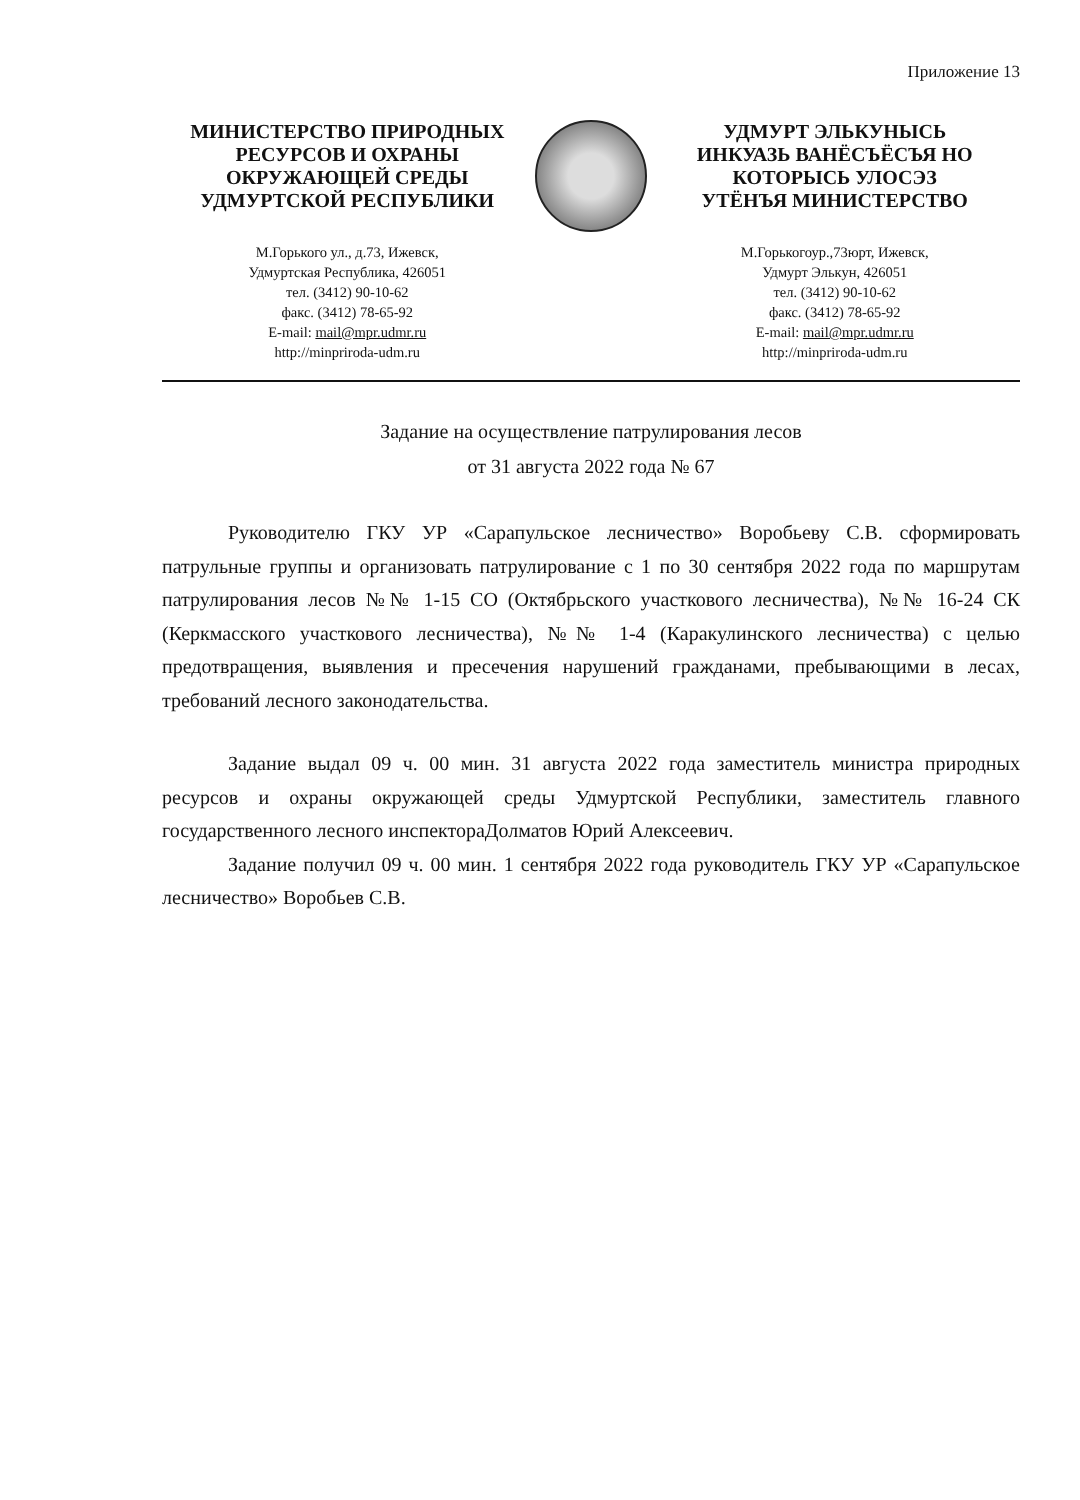Приложение 13
МИНИСТЕРСТВО ПРИРОДНЫХ
РЕСУРСОВ И ОХРАНЫ
ОКРУЖАЮЩЕЙ СРЕДЫ
УДМУРТСКОЙ РЕСПУБЛИКИ
М.Горького ул., д.73, Ижевск,
Удмуртская Республика, 426051
тел. (3412) 90-10-62
факс. (3412) 78-65-92
E-mail: mail@mpr.udmr.ru
http://minpriroda-udm.ru
УДМУРТ ЭЛЬКУНЫСЬ
ИНКУАЗЬ ВАНЁСЪЁСЪЯ НО
КОТОРЫСЬ УЛОСЭЗ
УТЁНЪЯ МИНИСТЕРСТВО
М.Горькогоур.,73юрт, Ижевск,
Удмурт Элькун, 426051
тел. (3412) 90-10-62
факс. (3412) 78-65-92
E-mail: mail@mpr.udmr.ru
http://minpriroda-udm.ru
Задание на осуществление патрулирования лесов
от 31 августа 2022 года № 67
Руководителю ГКУ УР «Сарапульское лесничество» Воробьеву С.В. сформировать патрульные группы и организовать патрулирование с 1 по 30 сентября 2022 года по маршрутам патрулирования лесов №№ 1-15 СО (Октябрьского участкового лесничества), №№ 16-24 СК (Керкмасского участкового лесничества), №№ 1-4 (Каракулинского лесничества) с целью предотвращения, выявления и пресечения нарушений гражданами, пребывающими в лесах, требований лесного законодательства.
Задание выдал 09 ч. 00 мин. 31 августа 2022 года заместитель министра природных ресурсов и охраны окружающей среды Удмуртской Республики, заместитель главного государственного лесного инспектораДолматов Юрий Алексеевич.
Задание получил 09 ч. 00 мин. 1 сентября 2022 года руководитель ГКУ УР «Сарапульское лесничество» Воробьев С.В.